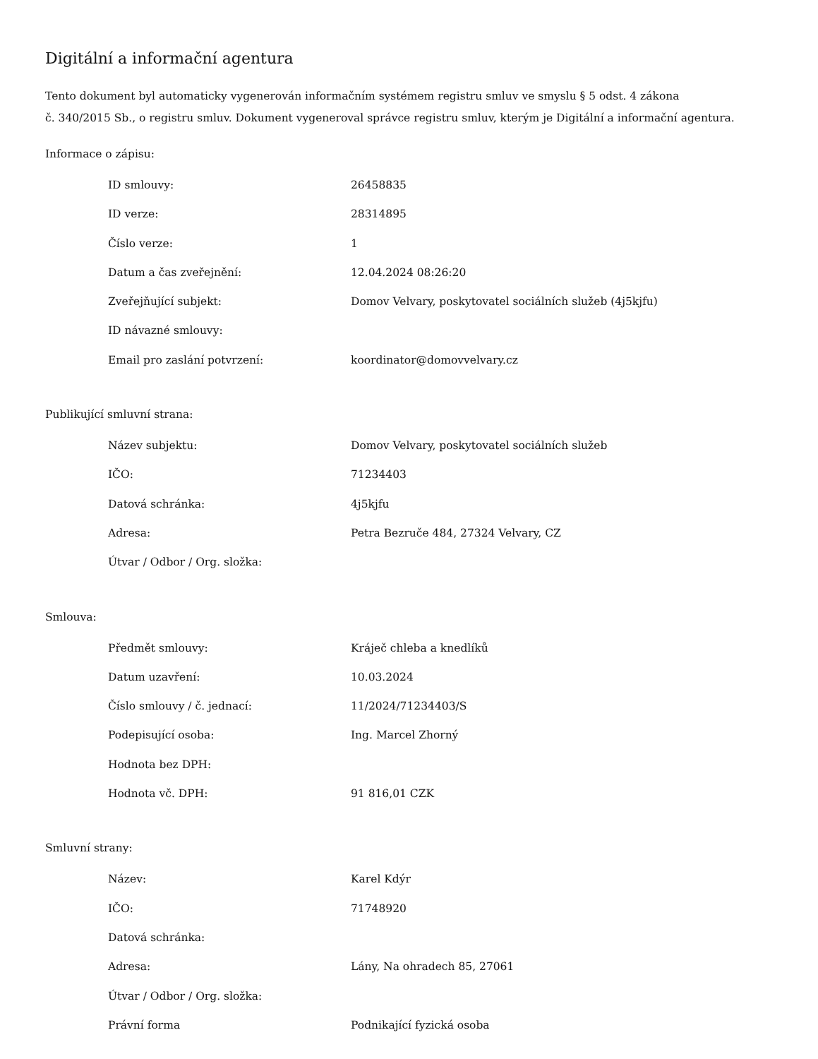Digitální a informační agentura
Tento dokument byl automaticky vygenerován informačním systémem registru smluv ve smyslu § 5 odst. 4 zákona
č. 340/2015 Sb., o registru smluv. Dokument vygeneroval správce registru smluv, kterým je Digitální a informační agentura.
Informace o zápisu:
| ID smlouvy: | 26458835 |
| ID verze: | 28314895 |
| Číslo verze: | 1 |
| Datum a čas zveřejnění: | 12.04.2024 08:26:20 |
| Zveřejňující subjekt: | Domov Velvary, poskytovatel sociálních služeb (4j5kjfu) |
| ID návazné smlouvy: | |
| Email pro zaslání potvrzení: | koordinator@domovvelvary.cz |
Publikující smluvní strana:
| Název subjektu: | Domov Velvary, poskytovatel sociálních služeb |
| IČO: | 71234403 |
| Datová schránka: | 4j5kjfu |
| Adresa: | Petra Bezruče 484, 27324 Velvary, CZ |
| Útvar / Odbor / Org. složka: | |
Smlouva:
| Předmět smlouvy: | Kráječ chleba a knedlíků |
| Datum uzavření: | 10.03.2024 |
| Číslo smlouvy / č. jednací: | 11/2024/71234403/S |
| Podepisující osoba: | Ing. Marcel Zhorný |
| Hodnota bez DPH: | |
| Hodnota vč. DPH: | 91 816,01 CZK |
Smluvní strany:
| Název: | Karel Kdýr |
| IČO: | 71748920 |
| Datová schránka: | |
| Adresa: | Lány, Na ohradech 85, 27061 |
| Útvar / Odbor / Org. složka: | |
| Právní forma | Podnikající fyzická osoba |